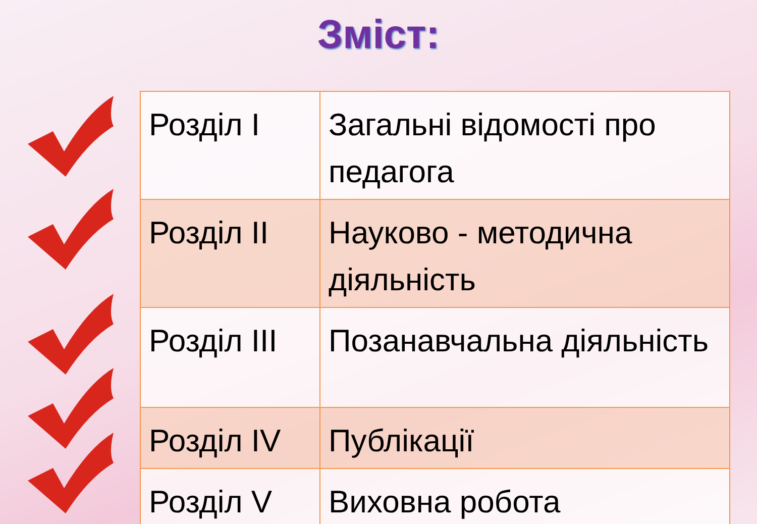Зміст:
| Розділ I | Загальні відомості про педагога |
| Розділ II | Науково - методична діяльність |
| Розділ III | Позанавчальна діяльність |
| Розділ IV | Публікації |
| Розділ V | Виховна робота |